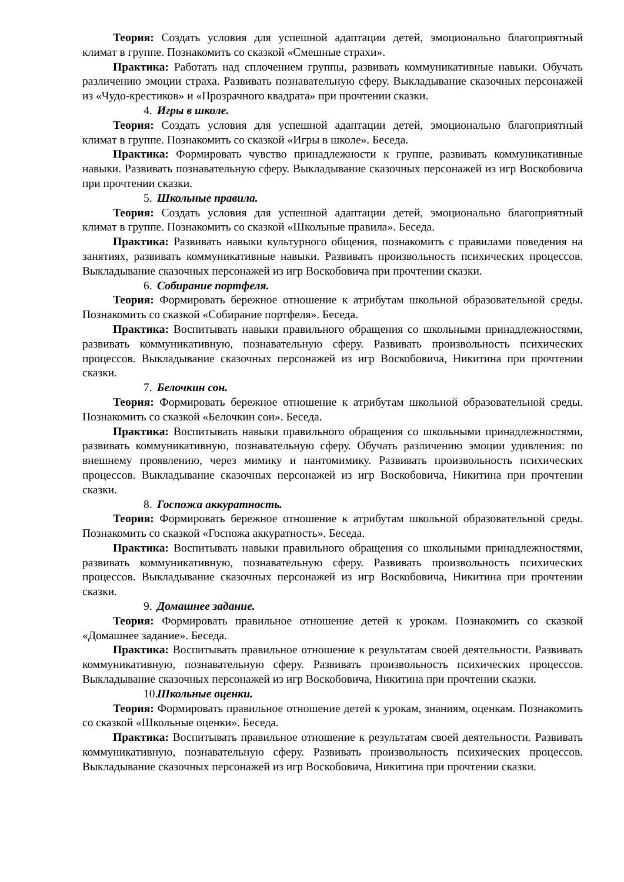Теория: Создать условия для успешной адаптации детей, эмоционально благоприятный климат в группе. Познакомить со сказкой «Смешные страхи».
Практика: Работать над сплочением группы, развивать коммуникативные навыки. Обучать различению эмоции страха. Развивать познавательную сферу. Выкладывание сказочных персонажей из «Чудо-крестиков» и «Прозрачного квадрата» при прочтении сказки.
4. Игры в школе.
Теория: Создать условия для успешной адаптации детей, эмоционально благоприятный климат в группе. Познакомить со сказкой «Игры в школе». Беседа.
Практика: Формировать чувство принадлежности к группе, развивать коммуникативные навыки. Развивать познавательную сферу. Выкладывание сказочных персонажей из игр Воскобовича при прочтении сказки.
5. Школьные правила.
Теория: Создать условия для успешной адаптации детей, эмоционально благоприятный климат в группе. Познакомить со сказкой «Школьные правила». Беседа.
Практика: Развивать навыки культурного общения, познакомить с правилами поведения на занятиях, развивать коммуникативные навыки. Развивать произвольность психических процессов. Выкладывание сказочных персонажей из игр Воскобовича при прочтении сказки.
6. Собирание портфеля.
Теория: Формировать бережное отношение к атрибутам школьной образовательной среды. Познакомить со сказкой «Собирание портфеля». Беседа.
Практика: Воспитывать навыки правильного обращения со школьными принадлежностями, развивать коммуникативную, познавательную сферу. Развивать произвольность психических процессов. Выкладывание сказочных персонажей из игр Воскобовича, Никитина при прочтении сказки.
7. Белочкин сон.
Теория: Формировать бережное отношение к атрибутам школьной образовательной среды. Познакомить со сказкой «Белочкин сон». Беседа.
Практика: Воспитывать навыки правильного обращения со школьными принадлежностями, развивать коммуникативную, познавательную сферу. Обучать различению эмоции удивления: по внешнему проявлению, через мимику и пантомимику. Развивать произвольность психических процессов. Выкладывание сказочных персонажей из игр Воскобовича, Никитина при прочтении сказки.
8. Госпожа аккуратность.
Теория: Формировать бережное отношение к атрибутам школьной образовательной среды. Познакомить со сказкой «Госпожа аккуратность». Беседа.
Практика: Воспитывать навыки правильного обращения со школьными принадлежностями, развивать коммуникативную, познавательную сферу. Развивать произвольность психических процессов. Выкладывание сказочных персонажей из игр Воскобовича, Никитина при прочтении сказки.
9. Домашнее задание.
Теория: Формировать правильное отношение детей к урокам. Познакомить со сказкой «Домашнее задание». Беседа.
Практика: Воспитывать правильное отношение к результатам своей деятельности. Развивать коммуникативную, познавательную сферу. Развивать произвольность психических процессов. Выкладывание сказочных персонажей из игр Воскобовича, Никитина при прочтении сказки.
10. Школьные оценки.
Теория: Формировать правильное отношение детей к урокам, знаниям, оценкам. Познакомить со сказкой «Школьные оценки». Беседа.
Практика: Воспитывать правильное отношение к результатам своей деятельности. Развивать коммуникативную, познавательную сферу. Развивать произвольность психических процессов. Выкладывание сказочных персонажей из игр Воскобовича, Никитина при прочтении сказки.